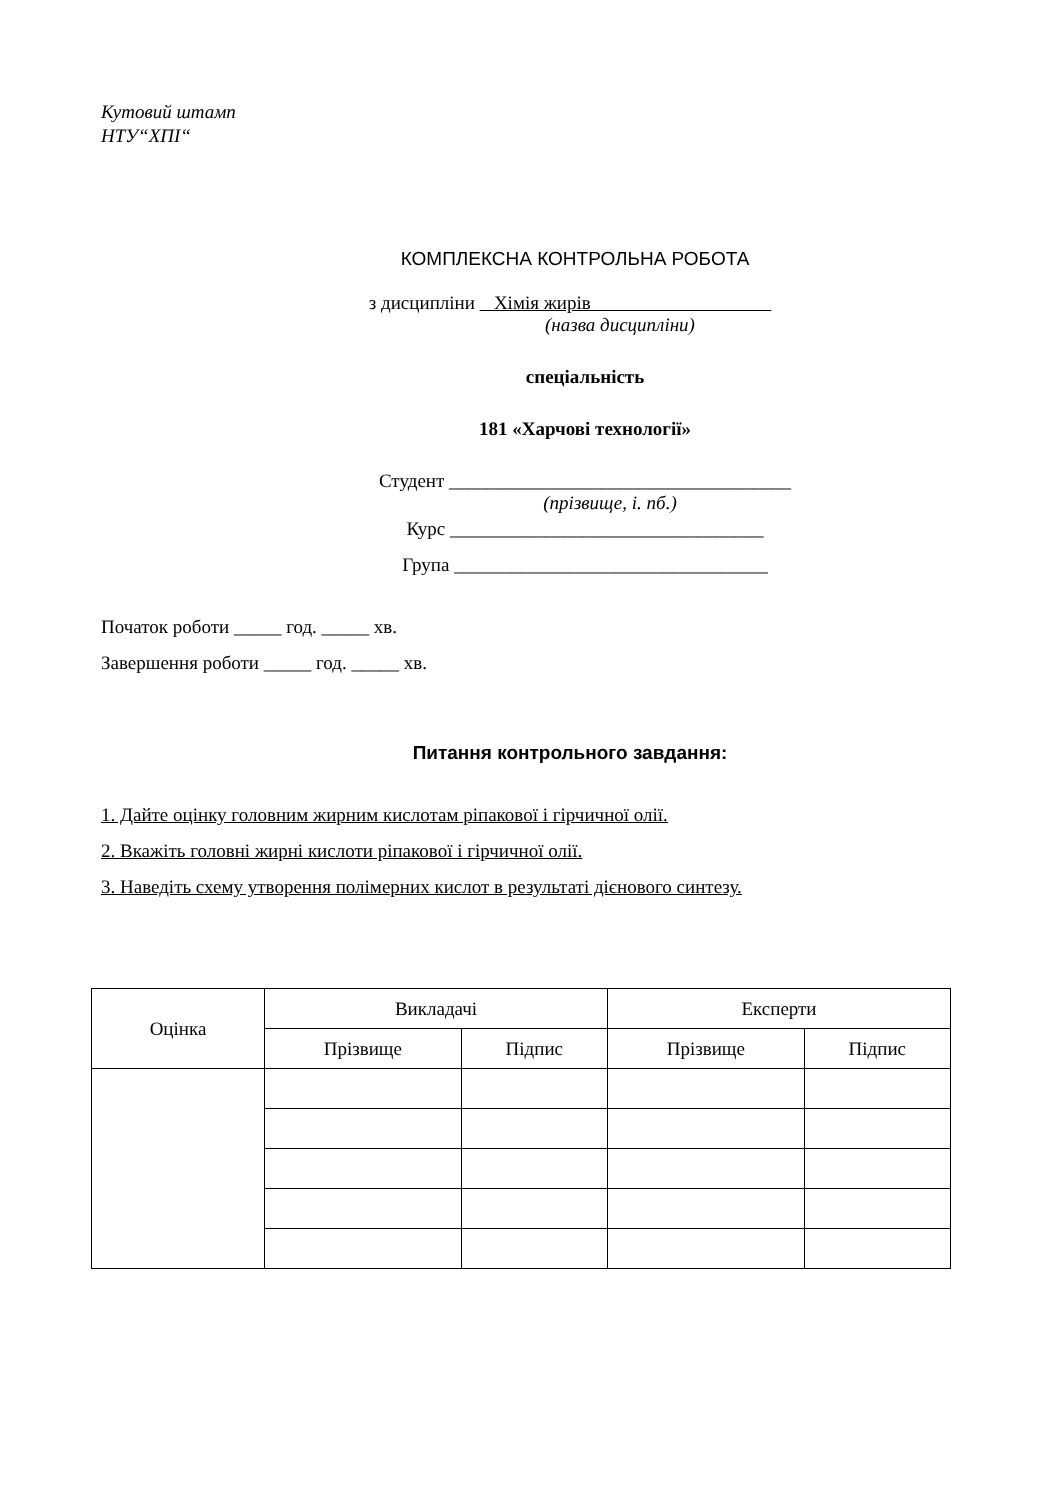Кутовий штамп
НТУ“ХПІ“
КОМПЛЕКСНА КОНТРОЛЬНА РОБОТА
з дисципліни Хімія жирів
(назва дисципліни)
спеціальність
181 «Харчові технології»
Студент ____________________________________
(прізвище, і. пб.)
Курс _________________________________
Група _________________________________
Початок роботи _____ год. _____ хв.
Завершення роботи _____ год. _____ хв.
Питання контрольного завдання:
1. Дайте оцінку головним жирним кислотам ріпакової і гірчичної олії.
2. Вкажіть головні жирні кислоти ріпакової і гірчичної олії.
3. Наведіть схему утворення полімерних кислот в результаті дієнового синтезу.
| Оцінка | Викладачі | | Експерти | |
| --- | --- | --- | --- | --- |
| | Прізвище | Підпис | Прізвище | Підпис |